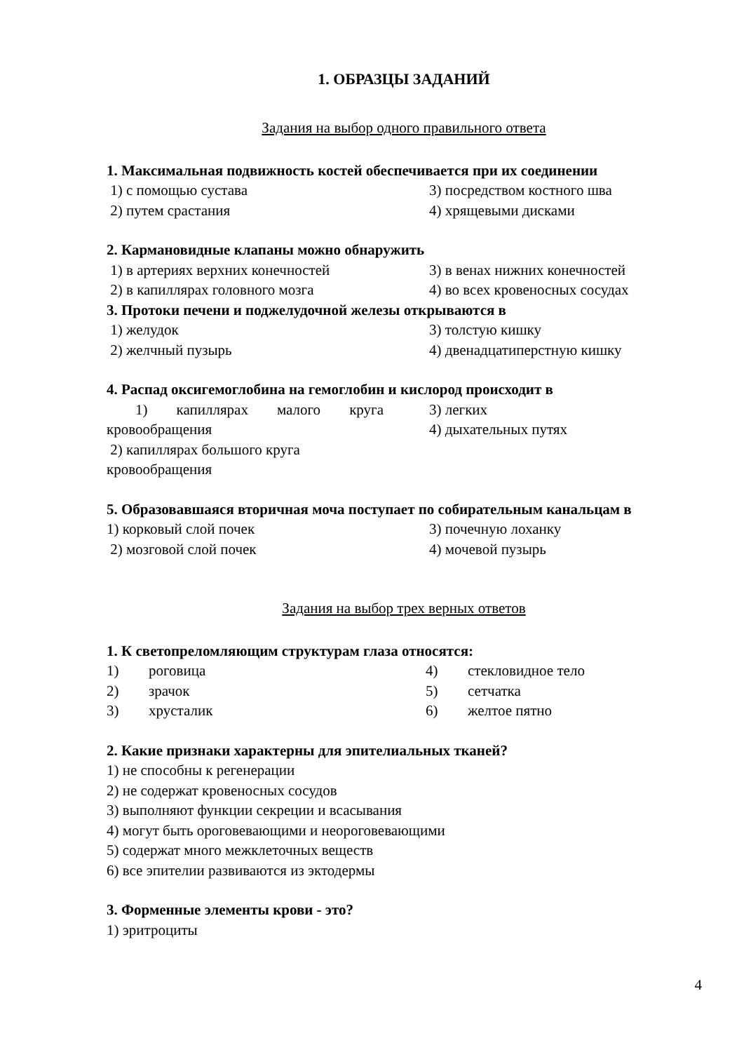1. ОБРАЗЦЫ ЗАДАНИЙ
Задания на выбор одного правильного ответа
1. Максимальная подвижность костей обеспечивается при их соединении
1) с помощью сустава
3) посредством костного шва
2) путем срастания
4) хрящевыми дисками
2. Кармановидные клапаны можно обнаружить
1) в артериях верхних конечностей
3) в венах нижних конечностей
2) в капиллярах головного мозга
4) во всех кровеносных сосудах
3. Протоки печени и поджелудочной железы открываются в
1) желудок
3) толстую кишку
2) желчный пузырь
4) двенадцатиперстную кишку
4. Распад оксигемоглобина на гемоглобин и кислород происходит в
1) капиллярах малого круга кровообращения
2) капиллярах большого круга кровообращения
3) легких
4) дыхательных путях
5. Образовавшаяся вторичная моча поступает по собирательным канальцам в
1) корковый слой почек
3) почечную лоханку
2) мозговой слой почек
4) мочевой пузырь
Задания на выбор трех верных ответов
1. К светопреломляющим структурам глаза относятся:
1)
роговица
4)
стекловидное тело
2)
зрачок
5)
сетчатка
3)
хрусталик
6)
желтое пятно
2. Какие признаки характерны для эпителиальных тканей?
1) не способны к регенерации
2) не содержат кровеносных сосудов
3) выполняют функции секреции и всасывания
4) могут быть ороговевающими и неороговевающими
5) содержат много межклеточных веществ
6) все эпителии развиваются из эктодермы
3. Форменные элементы крови - это?
1) эритроциты
4